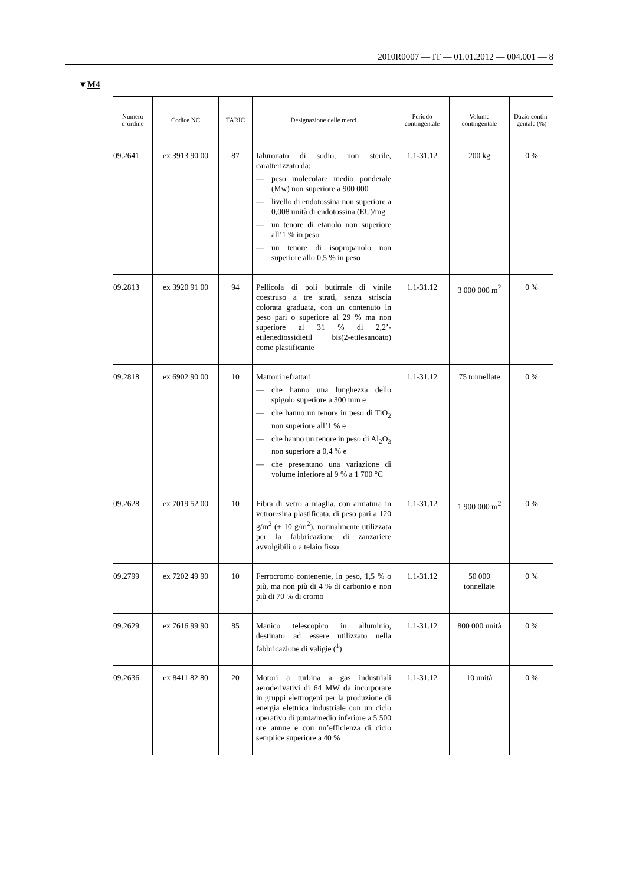2010R0007 — IT — 01.01.2012 — 004.001 — 8
▼M4
| Numero d’ordine | Codice NC | TARIC | Designazione delle merci | Periodo contingentale | Volume contingentale | Dazio contin-gentale (%) |
| --- | --- | --- | --- | --- | --- | --- |
| 09.2641 | ex 3913 90 00 | 87 | Ialuronato di sodio, non sterile, caratterizzato da: — peso molecolare medio ponderale (Mw) non superiore a 900 000 — livello di endotossina non superiore a 0,008 unità di endotossina (EU)/mg — un tenore di etanolo non superiore all’1 % in peso — un tenore di isopropanolo non superiore allo 0,5 % in peso | 1.1-31.12 | 200 kg | 0 % |
| 09.2813 | ex 3920 91 00 | 94 | Pellicola di poli butirrale di vinile coestruso a tre strati, senza striscia colorata graduata, con un contenuto in peso pari o superiore al 29 % ma non superiore al 31 % di 2,2’-etilenediossidietil bis(2-etilesanoato) come plastificante | 1.1-31.12 | 3 000 000 m<sup>2</sup> | 0 % |
| 09.2818 | ex 6902 90 00 | 10 | Mattoni refrattari — che hanno una lunghezza dello spigolo superiore a 300 mm e — che hanno un tenore in peso di TiO<sub>2</sub> non superiore all’1 % e — che hanno un tenore in peso di Al<sub>2</sub>O<sub>3</sub> non superiore a 0,4 % e — che presentano una variazione di volume inferiore al 9 % a 1 700 °C | 1.1-31.12 | 75 tonnellate | 0 % |
| 09.2628 | ex 7019 52 00 | 10 | Fibra di vetro a maglia, con armatura in vetroresina plastificata, di peso pari a 120 g/m<sup>2</sup> (± 10 g/m<sup>2</sup>), normalmente utilizzata per la fabbricazione di zanzariere avvolgibili o a telaio fisso | 1.1-31.12 | 1 900 000 m<sup>2</sup> | 0 % |
| 09.2799 | ex 7202 49 90 | 10 | Ferrocromo contenente, in peso, 1,5 % o più, ma non più di 4 % di carbonio e non più di 70 % di cromo | 1.1-31.12 | 50 000 tonnellate | 0 % |
| 09.2629 | ex 7616 99 90 | 85 | Manico telescopico in alluminio, destinato ad essere utilizzato nella fabbricazione di valigie (<sup>1</sup>) | 1.1-31.12 | 800 000 unità | 0 % |
| 09.2636 | ex 8411 82 80 | 20 | Motori a turbina a gas industriali aeroderivativi di 64 MW da incorporare in gruppi elettrogeni per la produzione di energia elettrica industriale con un ciclo operativo di punta/medio inferiore a 5 500 ore annue e con un’efficienza di ciclo semplice superiore a 40 % | 1.1-31.12 | 10 unità | 0 % |